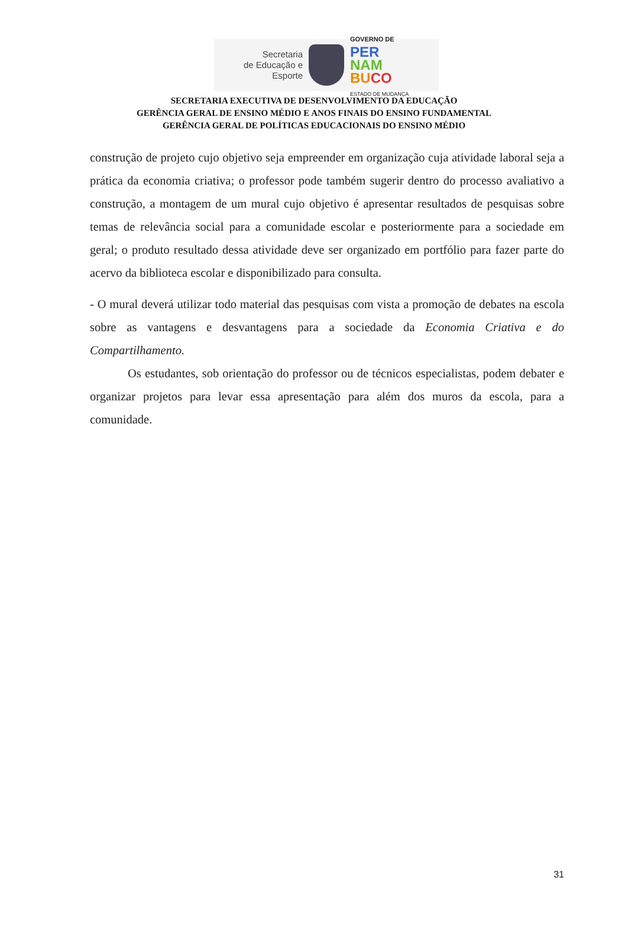Secretaria
de Educação e
Esporte
GOVERNO DE
PER
NAM
BU CO
ESTADO DE MUDANÇA
SECRETARIA EXECUTIVA DE DESENVOLVIMENTO DA EDUCAÇÃO
GERÊNCIA GERAL DE ENSINO MÉDIO E ANOS FINAIS DO ENSINO FUNDAMENTAL
GERÊNCIA GERAL DE POLÍTICAS EDUCACIONAIS DO ENSINO MÉDIO
construção de projeto cujo objetivo seja empreender em organização cuja atividade laboral seja a prática da economia criativa; o professor pode também sugerir dentro do processo avaliativo a construção, a montagem de um mural cujo objetivo é apresentar resultados de pesquisas sobre temas de relevância social para a comunidade escolar e posteriormente para a sociedade em geral; o produto resultado dessa atividade deve ser organizado em portfólio para fazer parte do acervo da biblioteca escolar e disponibilizado para consulta.
- O mural deverá utilizar todo material das pesquisas com vista a promoção de debates na escola sobre as vantagens e desvantagens para a sociedade da Economia Criativa e do Compartilhamento.
Os estudantes, sob orientação do professor ou de técnicos especialistas, podem debater e organizar projetos para levar essa apresentação para além dos muros da escola, para a comunidade.
31